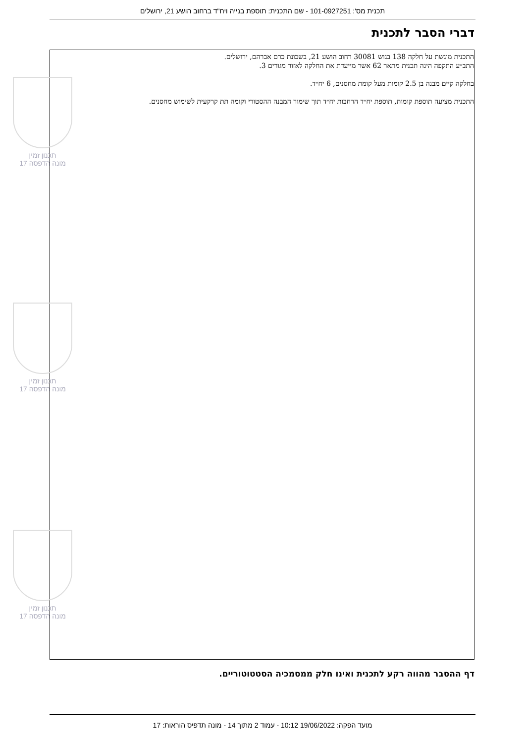תכנית מס': 101-0927251 - שם התכנית: תוספת בנייה ויח"ד ברחוב הושע 21, ירושלים
דברי הסבר לתכנית
התכנית מוגשת על חלקה 138 בגוש 30081 רחוב הושע 21, בשכונת כרם אברהם, ירושלים.
התב״ע התקפה הינה תכנית מתאר 62 אשר מייעדת את החלקה לאזור מגורים 3.
בחלקה קיים מבנה בן 2.5 קומות מעל קומת מחסנים, 6 יח״ד.
התכנית מציעה תוספת קומות, תוספת יח״ד הרחבות יח״ד תוך שימור המבנה ההסטורי וקומה תת קרקעית לשימוש מחסנים.
תכנון זמין
מונה הדפסה 17
תכנון זמין
מונה הדפסה 17
תכנון זמין
מונה הדפסה 17
דף ההסבר מהווה רקע לתכנית ואינו חלק ממסמכיה הסטטוטוריים.
מועד הפקה: 19/06/2022 10:12 - עמוד 2 מתוך 14 - מונה תדפיס הוראות: 17